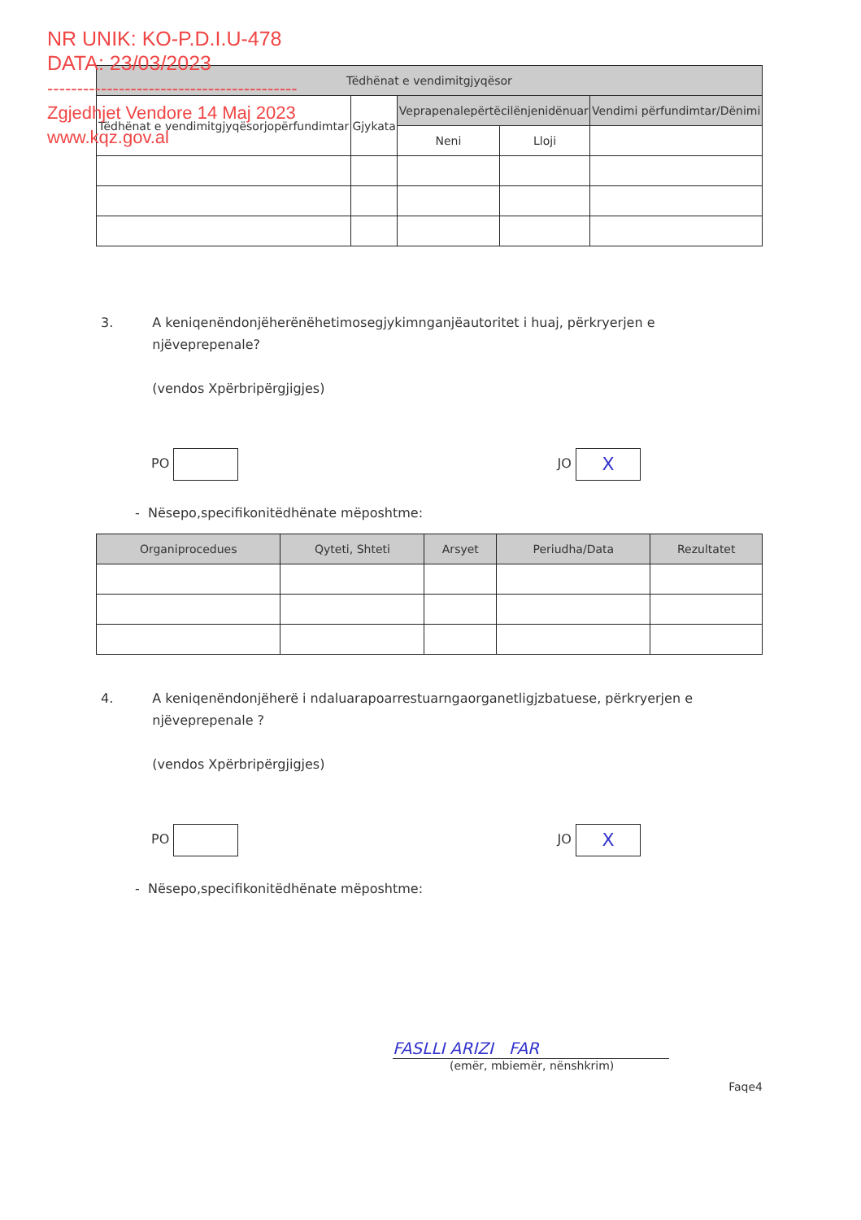NR UNIK: KO-P.D.I.U-478
DATA: 23/03/2023
------------------------------------------
Zgjedhjet Vendore 14 Maj 2023
www.kqz.gov.al
| Tëdhënat e vendimitgjyqësor | | | | |
| --- | --- | --- | --- | --- |
| Tëdhënat e vendimitgjyqësorjopërfundimtar | Gjykata | Veprapenalepërtëcilënjenidënuar | | Vendimi përfundimtar/Dënimi |
| | | Neni | Lloji | |
3. A keniqenëndonjëherënëhetimosegjykimnganjëautoritet i huaj, përkryerjen e njëveprepenale?
(vendos Xpërbripërgjigjes)
PO JO X
- Nësepo,specifikonitëdhënate mëposhtme:
| Organiprocedues | Qyteti, Shteti | Arsyet | Periudha/Data | Rezultatet |
| --- | --- | --- | --- | --- |
4. A keniqenëndonjëherë i ndaluarapoarrestuarngaorganetligjzbatuese, përkryerjen e njëveprepenale ?
(vendos Xpërbripërgjigjes)
PO JO X
- Nësepo,specifikonitëdhënate mëposhtme:
FASLLI ARIZI FAR
(emër, mbiemër, nënshkrim)
Faqe4